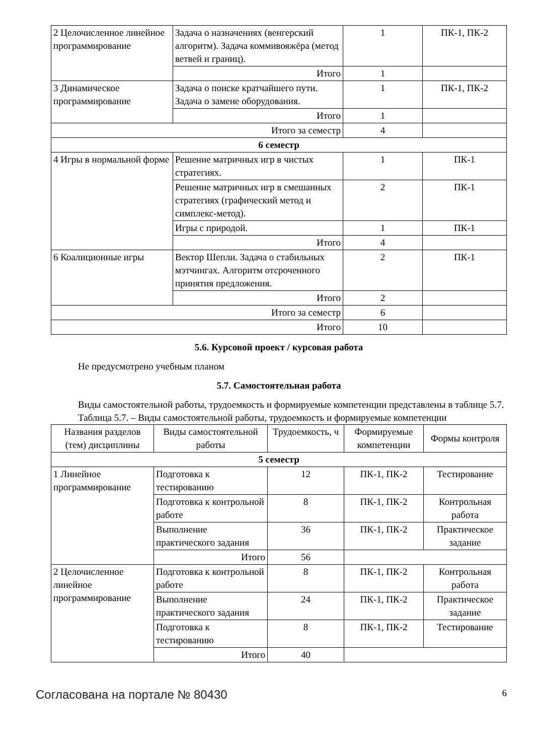| 2 Целочисленное линейное программирование | Задача о назначениях (венгерский алгоритм). Задача коммивояжёра (метод ветвей и границ). | 1 | ПК-1, ПК-2 |
| | Итого | 1 | |
| 3 Динамическое программирование | Задача о поиске кратчайшего пути. Задача о замене оборудования. | 1 | ПК-1, ПК-2 |
| | Итого | 1 | |
| Итого за семестр | | 4 | |
| 6 семестр | | | |
| 4 Игры в нормальной форме | Решение матричных игр в чистых стратегиях. | 1 | ПК-1 |
| | Решение матричных игр в смешанных стратегиях (графический метод и симплекс-метод). | 2 | ПК-1 |
| | Игры с природой. | 1 | ПК-1 |
| | Итого | 4 | |
| 6 Коалиционные игры | Вектор Шепли. Задача о стабильных мэтчингах. Алгоритм отсроченного принятия предложения. | 2 | ПК-1 |
| | Итого | 2 | |
| Итого за семестр | | 6 | |
| Итого | | 10 | |
5.6. Курсовой проект / курсовая работа
Не предусмотрено учебным планом
5.7. Самостоятельная работа
Виды самостоятельной работы, трудоемкость и формируемые компетенции представлены в таблице 5.7.
Таблица 5.7. – Виды самостоятельной работы, трудоемкость и формируемые компетенции
| Названия разделов (тем) дисциплины | Виды самостоятельной работы | Трудоемкость, ч | Формируемые компетенции | Формы контроля |
| --- | --- | --- | --- | --- |
| 5 семестр | | | | |
| 1 Линейное программирование | Подготовка к тестированию | 12 | ПК-1, ПК-2 | Тестирование |
| | Подготовка к контрольной работе | 8 | ПК-1, ПК-2 | Контрольная работа |
| | Выполнение практического задания | 36 | ПК-1, ПК-2 | Практическое задание |
| | Итого | 56 | | |
| 2 Целочисленное линейное программирование | Подготовка к контрольной работе | 8 | ПК-1, ПК-2 | Контрольная работа |
| | Выполнение практического задания | 24 | ПК-1, ПК-2 | Практическое задание |
| | Подготовка к тестированию | 8 | ПК-1, ПК-2 | Тестирование |
| | Итого | 40 | | |
Согласована на портале № 80430 6